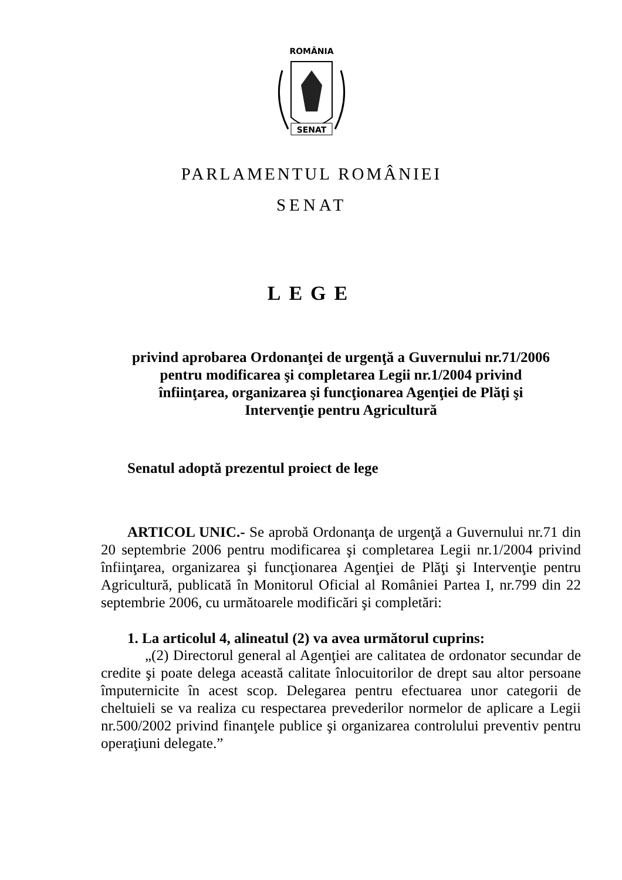ROMÂNIA
SENAT
PARLAMENTUL ROMÂNIEI
SENAT
LEGE
privind aprobarea Ordonanţei de urgenţă a Guvernului nr.71/2006
pentru modificarea şi completarea Legii nr.1/2004 privind
înfiinţarea, organizarea şi funcţionarea Agenţiei de Plăţi şi
Intervenţie pentru Agricultură
Senatul adoptă prezentul proiect de lege
ARTICOL UNIC.- Se aprobă Ordonanţa de urgenţă a Guvernului nr.71 din 20 septembrie 2006 pentru modificarea şi completarea Legii nr.1/2004 privind înfiinţarea, organizarea şi funcţionarea Agenţiei de Plăţi şi Intervenţie pentru Agricultură, publicată în Monitorul Oficial al României Partea I, nr.799 din 22 septembrie 2006, cu următoarele modificări şi completări:
1. La articolul 4, alineatul (2) va avea următorul cuprins:
„(2) Directorul general al Agenţiei are calitatea de ordonator secundar de credite şi poate delega această calitate înlocuitorilor de drept sau altor persoane împuternicite în acest scop. Delegarea pentru efectuarea unor categorii de cheltuieli se va realiza cu respectarea prevederilor normelor de aplicare a Legii nr.500/2002 privind finanţele publice şi organizarea controlului preventiv pentru operaţiuni delegate.”